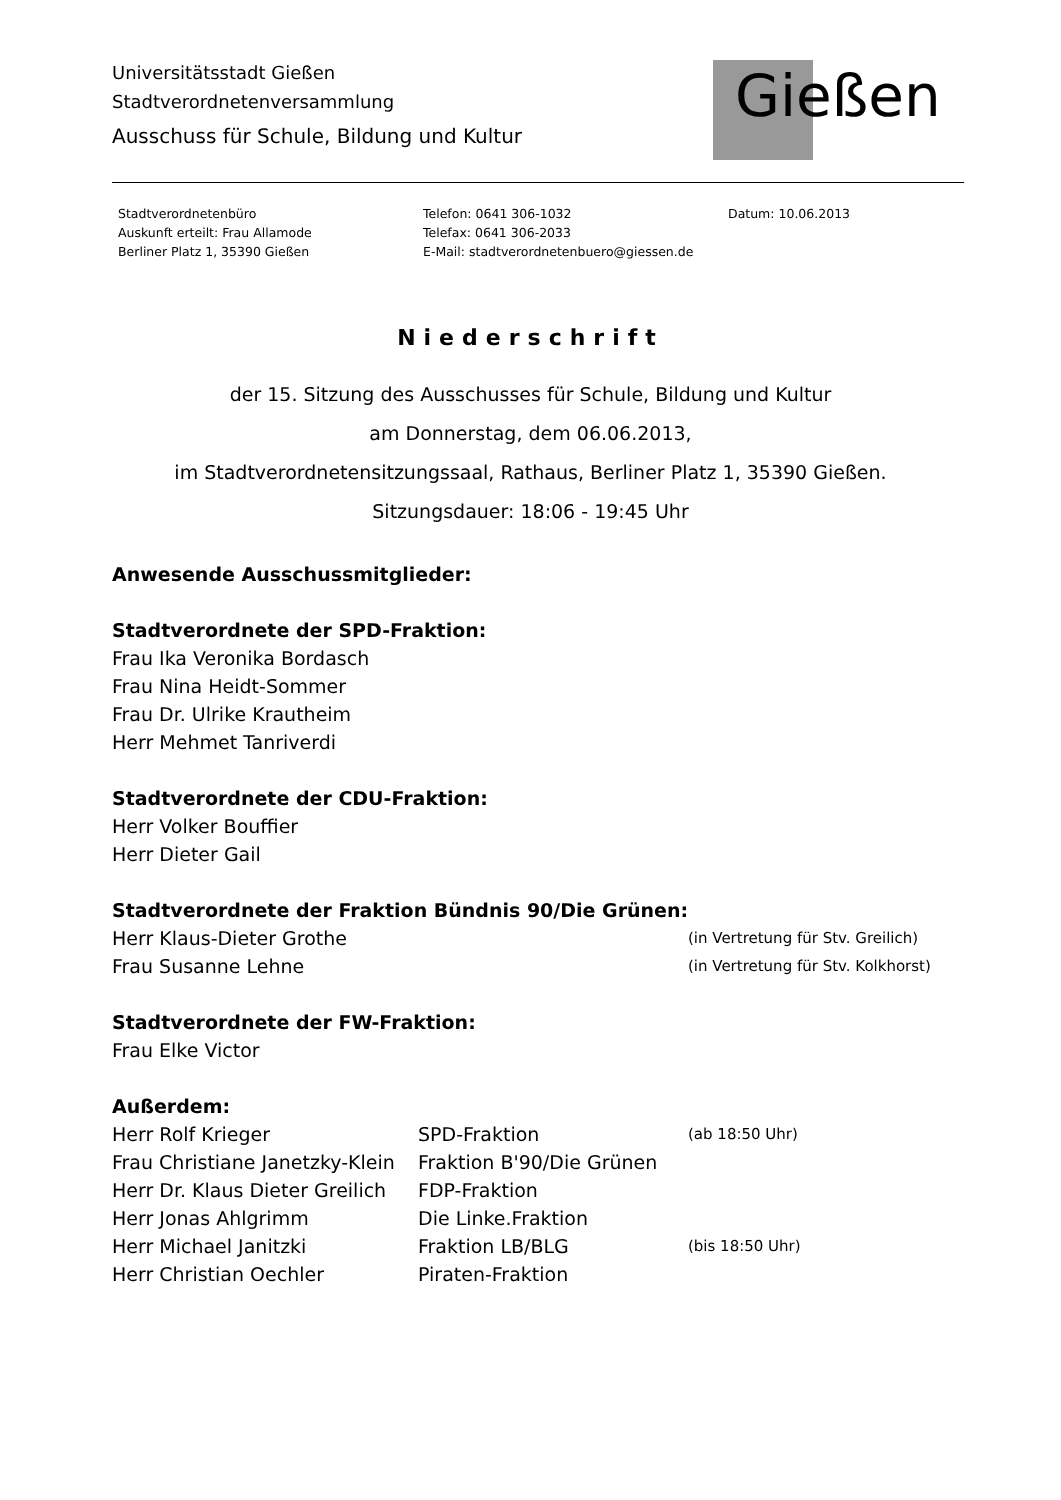Universitätsstadt Gießen
Stadtverordnetenversammlung
Ausschuss für Schule, Bildung und Kultur
Gießen
Stadtverordnetenbüro
Auskunft erteilt: Frau Allamode
Berliner Platz 1, 35390 Gießen
Telefon: 0641 306-1032
Telefax: 0641 306-2033
E-Mail: stadtverordnetenbuero@giessen.de
Datum: 10.06.2013
Niederschrift
der 15. Sitzung des Ausschusses für Schule, Bildung und Kultur
am Donnerstag, dem 06.06.2013,
im Stadtverordnetensitzungssaal, Rathaus, Berliner Platz 1, 35390 Gießen.
Sitzungsdauer: 18:06 - 19:45 Uhr
Anwesende Ausschussmitglieder:
Stadtverordnete der SPD-Fraktion:
Frau Ika Veronika Bordasch
Frau Nina Heidt-Sommer
Frau Dr. Ulrike Krautheim
Herr Mehmet Tanriverdi
Stadtverordnete der CDU-Fraktion:
Herr Volker Bouffier
Herr Dieter Gail
Stadtverordnete der Fraktion Bündnis 90/Die Grünen:
Herr Klaus-Dieter Grothe (in Vertretung für Stv. Greilich)
Frau Susanne Lehne (in Vertretung für Stv. Kolkhorst)
Stadtverordnete der FW-Fraktion:
Frau Elke Victor
Außerdem:
Herr Rolf Krieger SPD-Fraktion (ab 18:50 Uhr)
Frau Christiane Janetzky-Klein Fraktion B'90/Die Grünen
Herr Dr. Klaus Dieter Greilich FDP-Fraktion
Herr Jonas Ahlgrimm Die Linke.Fraktion
Herr Michael Janitzki Fraktion LB/BLG (bis 18:50 Uhr)
Herr Christian Oechler Piraten-Fraktion